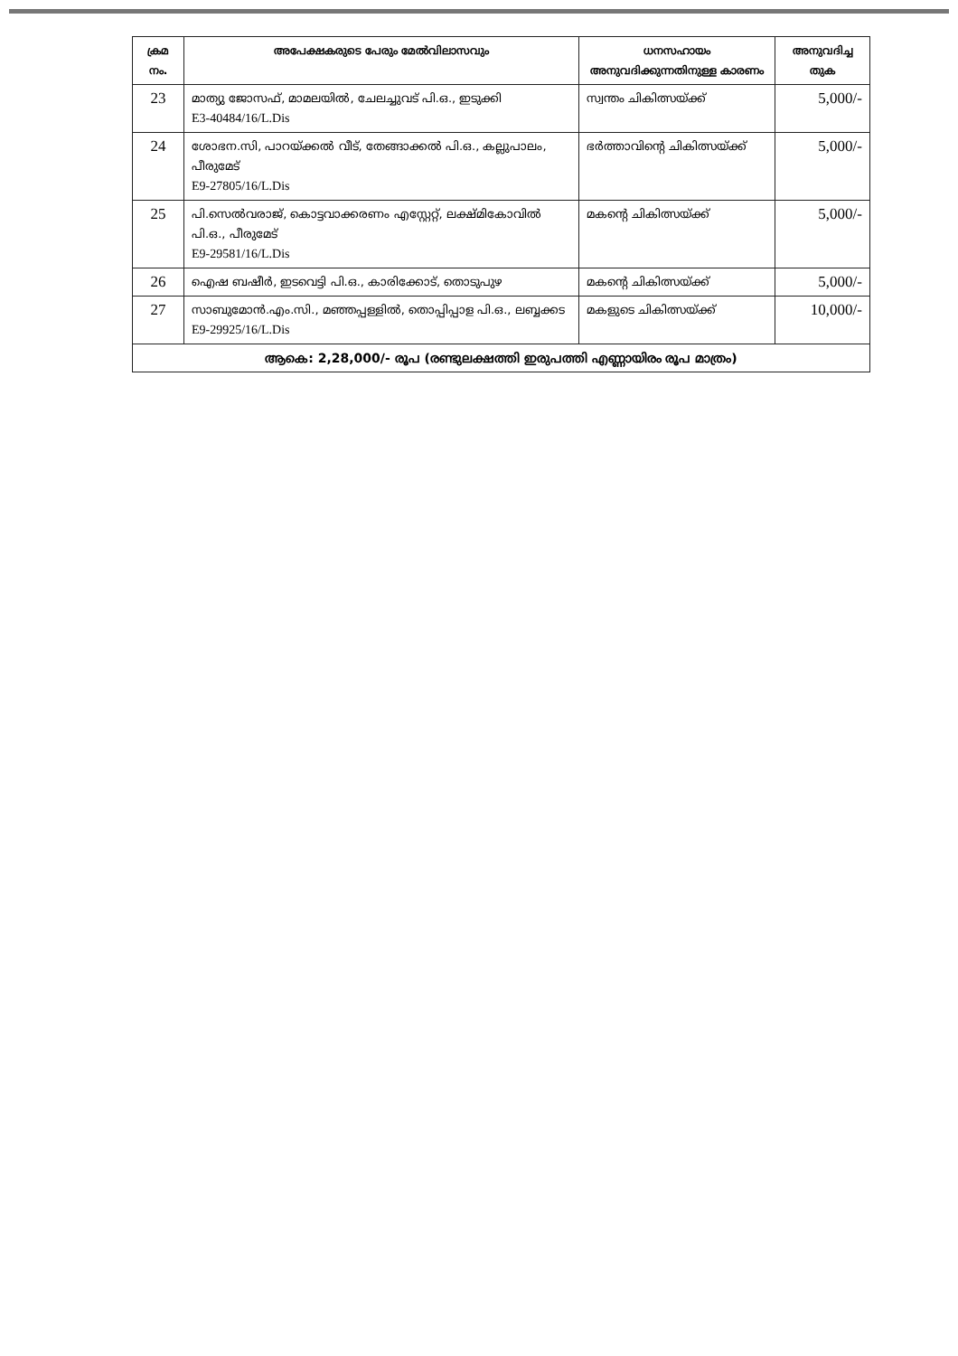| ക്രമ നം. | അപേക്ഷകരുടെ പേരും മേൽവിലാസവും | ധനസഹായം അനുവദിക്കുന്നതിനുള്ള കാരണം | അനുവദിച്ച തുക |
| --- | --- | --- | --- |
| 23 | മാത്യു ജോസഫ്, മാമലയിൽ, ചേലച്ചുവട് പി.ഒ., ഇടുക്കി E3-40484/16/L.Dis | സ്വന്തം ചികിത്സയ്ക്ക് | 5,000/- |
| 24 | ശോഭന.സി, പാറയ്ക്കൽ വീട്, തേങ്ങാക്കൽ പി.ഒ., കല്ലുപാലം, പീരുമേട് E9-27805/16/L.Dis | ഭർത്താവിന്റെ ചികിത്സയ്ക്ക് | 5,000/- |
| 25 | പി.സെൽവരാജ്, കൊട്ടവാക്കരണം എസ്റ്റേറ്റ്, ലക്ഷ്മികോവിൽ പി.ഒ., പീരുമേട് E9-29581/16/L.Dis | മകന്റെ ചികിത്സയ്ക്ക് | 5,000/- |
| 26 | ഐഷ ബഷീർ, ഇടവെട്ടി പി.ഒ., കാരിക്കോട്, തൊടുപുഴ | മകന്റെ ചികിത്സയ്ക്ക് | 5,000/- |
| 27 | സാബുമോൻ.എം.സി., മഞ്ഞപ്പള്ളിൽ, തൊപ്പിപ്പാള പി.ഒ., ലബ്ബക്കട E9-29925/16/L.Dis | മകളുടെ ചികിത്സയ്ക്ക് | 10,000/- |
| ആകെ: 2,28,000/- രൂപ (രണ്ടുലക്ഷത്തി ഇരുപത്തി എണ്ണായിരം രൂപ മാത്രം) | | | |